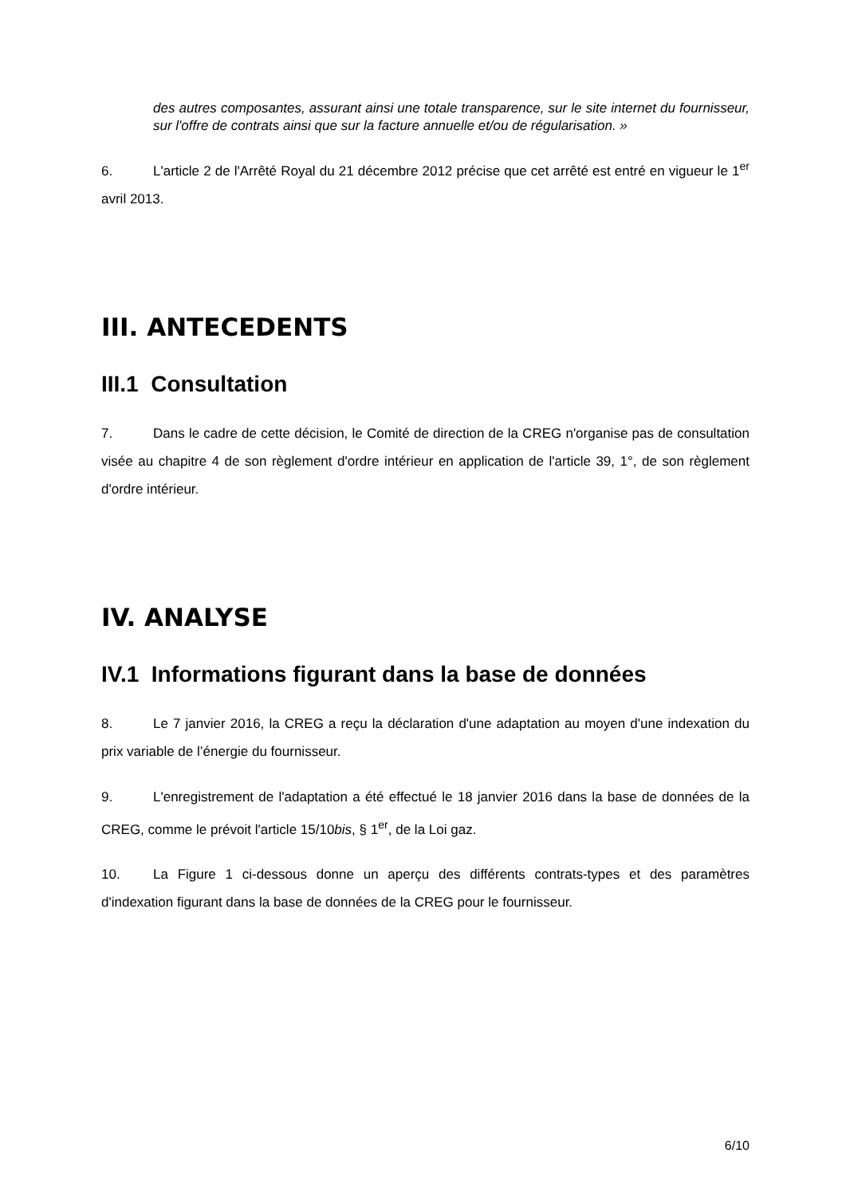des autres composantes, assurant ainsi une totale transparence, sur le site internet du fournisseur, sur l'offre de contrats ainsi que sur la facture annuelle et/ou de régularisation. »
6. L'article 2 de l'Arrêté Royal du 21 décembre 2012 précise que cet arrêté est entré en vigueur le 1<sup>er</sup> avril 2013.
III. ANTECEDENTS
III.1 Consultation
7. Dans le cadre de cette décision, le Comité de direction de la CREG n'organise pas de consultation visée au chapitre 4 de son règlement d'ordre intérieur en application de l'article 39, 1°, de son règlement d'ordre intérieur.
IV. ANALYSE
IV.1 Informations figurant dans la base de données
8. Le 7 janvier 2016, la CREG a reçu la déclaration d'une adaptation au moyen d'une indexation du prix variable de l’énergie du fournisseur.
9. L'enregistrement de l'adaptation a été effectué le 18 janvier 2016 dans la base de données de la CREG, comme le prévoit l'article 15/10bis, § 1<sup>er</sup>, de la Loi gaz.
10. La Figure 1 ci-dessous donne un aperçu des différents contrats-types et des paramètres d'indexation figurant dans la base de données de la CREG pour le fournisseur.
6/10